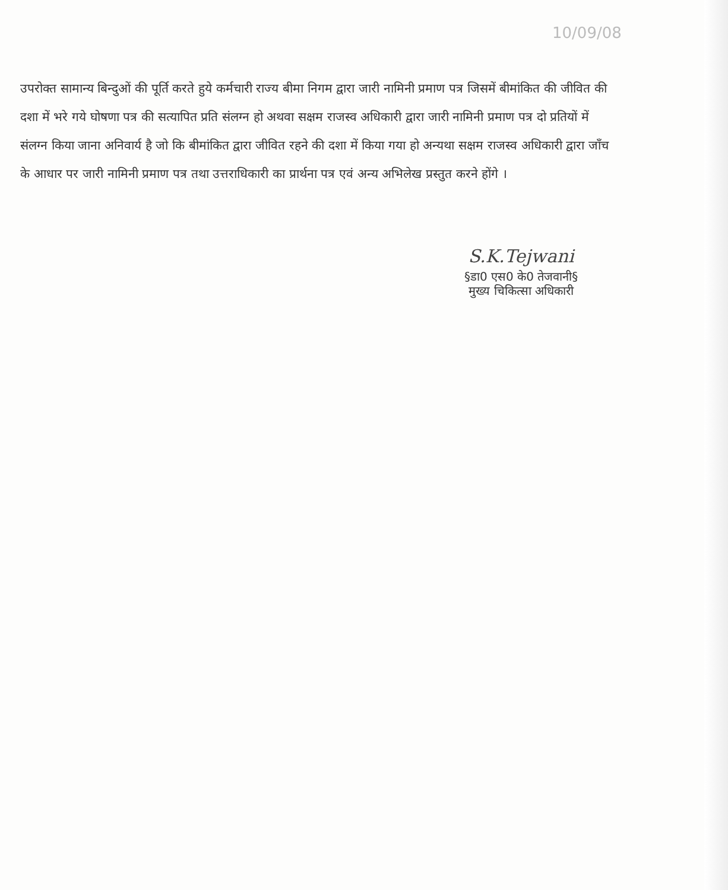10/09/08
उपरोक्त सामान्य बिन्दुओं की पूर्ति करते हुये कर्मचारी राज्य बीमा निगम द्वारा जारी नामिनी प्रमाण पत्र जिसमें बीमांकित की जीवित की दशा में भरे गये घोषणा पत्र की सत्यापित प्रति संलग्न हो अथवा सक्षम राजस्व अधिकारी द्वारा जारी नामिनी प्रमाण पत्र दो प्रतियों में संलग्न किया जाना अनिवार्य है जो कि बीमांकित द्वारा जीवित रहने की दशा में किया गया हो अन्यथा सक्षम राजस्व अधिकारी द्वारा जाँच के आधार पर जारी नामिनी प्रमाण पत्र तथा उत्तराधिकारी का प्रार्थना पत्र एवं अन्य अभिलेख प्रस्तुत करने होंगे ।
S.K.Tejwani
§डा0 एस0 के0 तेजवानी§
मुख्य चिकित्सा अधिकारी